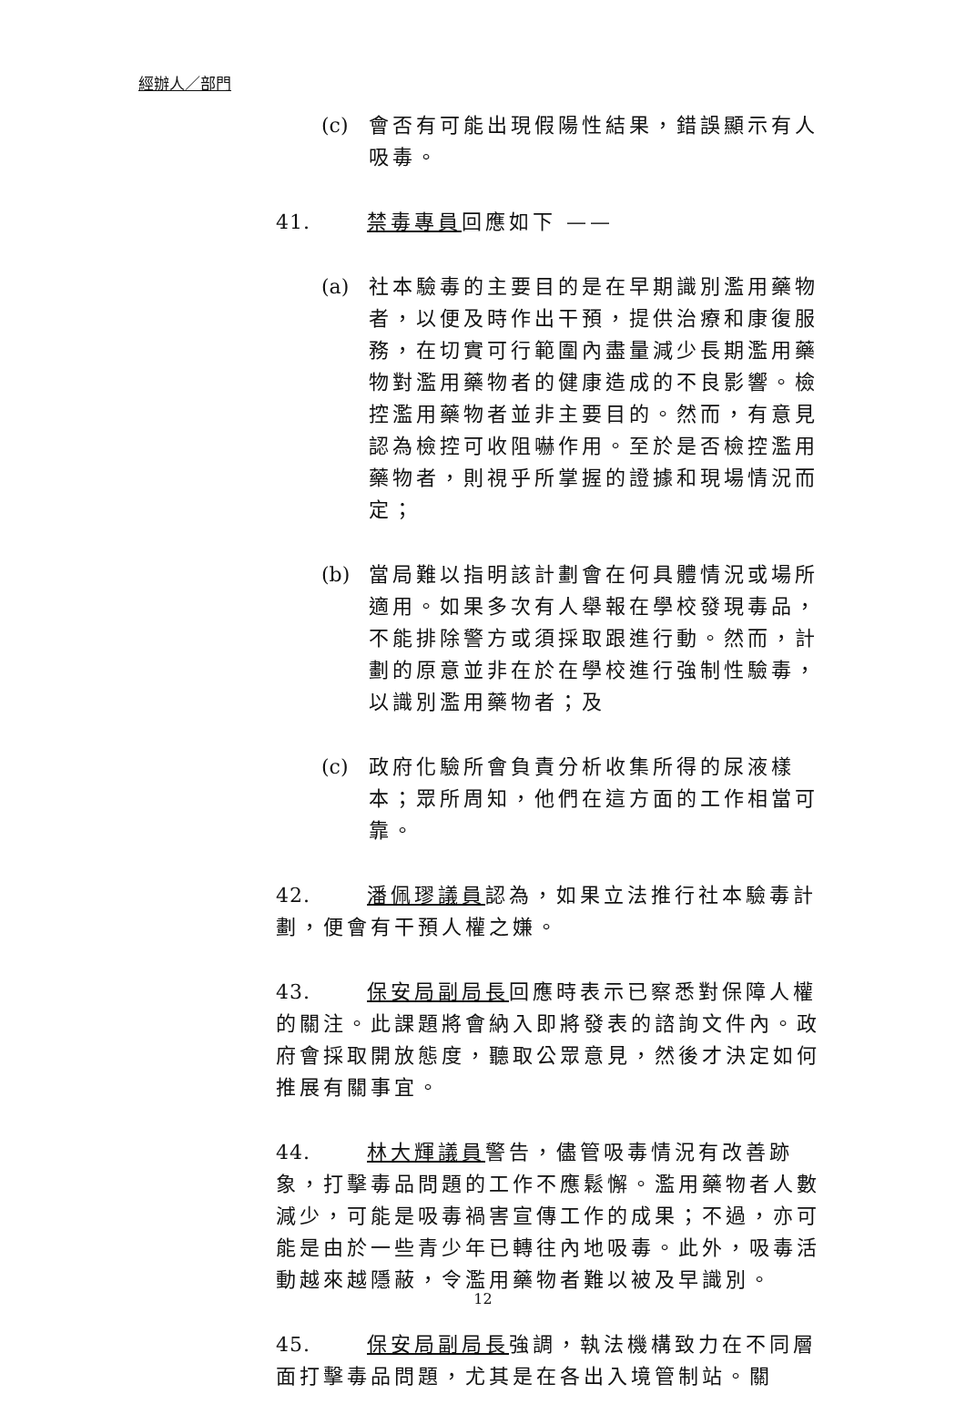經辦人／部門
(c) 會否有可能出現假陽性結果，錯誤顯示有人吸毒。
41. 禁毒專員回應如下 ——
(a) 社本驗毒的主要目的是在早期識別濫用藥物者，以便及時作出干預，提供治療和康復服務，在切實可行範圍內盡量減少長期濫用藥物對濫用藥物者的健康造成的不良影響。檢控濫用藥物者並非主要目的。然而，有意見認為檢控可收阻嚇作用。至於是否檢控濫用藥物者，則視乎所掌握的證據和現場情況而定；
(b) 當局難以指明該計劃會在何具體情況或場所適用。如果多次有人舉報在學校發現毒品，不能排除警方或須採取跟進行動。然而，計劃的原意並非在於在學校進行強制性驗毒，以識別濫用藥物者；及
(c) 政府化驗所會負責分析收集所得的尿液樣本；眾所周知，他們在這方面的工作相當可靠。
42. 潘佩璆議員認為，如果立法推行社本驗毒計劃，便會有干預人權之嫌。
43. 保安局副局長回應時表示已察悉對保障人權的關注。此課題將會納入即將發表的諮詢文件內。政府會採取開放態度，聽取公眾意見，然後才決定如何推展有關事宜。
44. 林大輝議員警告，儘管吸毒情況有改善跡象，打擊毒品問題的工作不應鬆懈。濫用藥物者人數減少，可能是吸毒禍害宣傳工作的成果；不過，亦可能是由於一些青少年已轉往內地吸毒。此外，吸毒活動越來越隱蔽，令濫用藥物者難以被及早識別。
45. 保安局副局長強調，執法機構致力在不同層面打擊毒品問題，尤其是在各出入境管制站。關
12